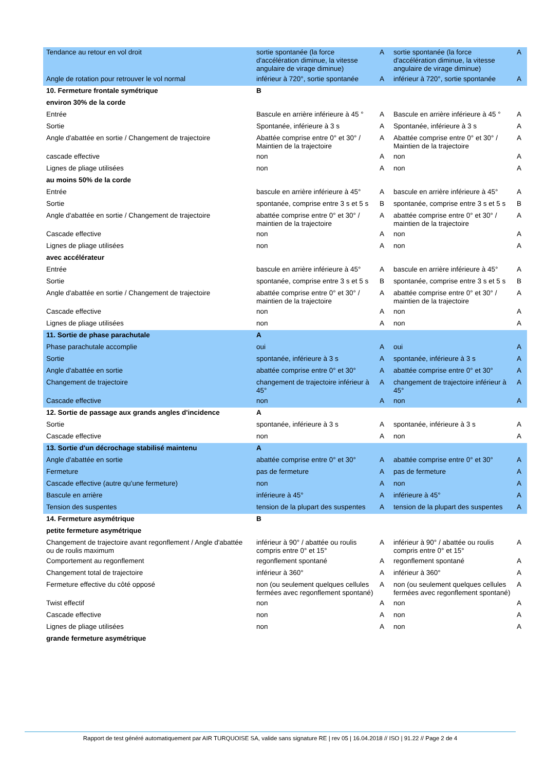| Tendance au retour en vol droit | sortie spontanée (la force d'accélération diminue, la vitesse angulaire de virage diminue) | A | sortie spontanée (la force d'accélération diminue, la vitesse angulaire de virage diminue) | A |
| Angle de rotation pour retrouver le vol normal | inférieur à 720°, sortie spontanée | A | inférieur à 720°, sortie spontanée | A |
| 10. Fermeture frontale symétrique | B | | | |
| environ 30% de la corde | | | | |
| Entrée | Bascule en arrière inférieure à 45 ° | A | Bascule en arrière inférieure à 45 ° | A |
| Sortie | Spontanée, inférieure à 3 s | A | Spontanée, inférieure à 3 s | A |
| Angle d'abattée en sortie / Changement de trajectoire | Abattée comprise entre 0° et 30° / Maintien de la trajectoire | A | Abattée comprise entre 0° et 30° / Maintien de la trajectoire | A |
| cascade effective | non | A | non | A |
| Lignes de pliage utilisées | non | A | non | A |
| au moins 50% de la corde | | | | |
| Entrée | bascule en arrière inférieure à 45° | A | bascule en arrière inférieure à 45° | A |
| Sortie | spontanée, comprise entre 3 s et 5 s | B | spontanée, comprise entre 3 s et 5 s | B |
| Angle d'abattée en sortie / Changement de trajectoire | abattée comprise entre 0° et 30° / maintien de la trajectoire | A | abattée comprise entre 0° et 30° / maintien de la trajectoire | A |
| Cascade effective | non | A | non | A |
| Lignes de pliage utilisées | non | A | non | A |
| avec accélérateur | | | | |
| Entrée | bascule en arrière inférieure à 45° | A | bascule en arrière inférieure à 45° | A |
| Sortie | spontanée, comprise entre 3 s et 5 s | B | spontanée, comprise entre 3 s et 5 s | B |
| Angle d'abattée en sortie / Changement de trajectoire | abattée comprise entre 0° et 30° / maintien de la trajectoire | A | abattée comprise entre 0° et 30° / maintien de la trajectoire | A |
| Cascade effective | non | A | non | A |
| Lignes de pliage utilisées | non | A | non | A |
| 11. Sortie de phase parachutale | A | | | |
| Phase parachutale accomplie | oui | A | oui | A |
| Sortie | spontanée, inférieure à 3 s | A | spontanée, inférieure à 3 s | A |
| Angle d'abattée en sortie | abattée comprise entre 0° et 30° | A | abattée comprise entre 0° et 30° | A |
| Changement de trajectoire | changement de trajectoire inférieur à 45° | A | changement de trajectoire inférieur à 45° | A |
| Cascade effective | non | A | non | A |
| 12. Sortie de passage aux grands angles d'incidence | A | | | |
| Sortie | spontanée, inférieure à 3 s | A | spontanée, inférieure à 3 s | A |
| Cascade effective | non | A | non | A |
| 13. Sortie d'un décrochage stabilisé maintenu | A | | | |
| Angle d'abattée en sortie | abattée comprise entre 0° et 30° | A | abattée comprise entre 0° et 30° | A |
| Fermeture | pas de fermeture | A | pas de fermeture | A |
| Cascade effective (autre qu'une fermeture) | non | A | non | A |
| Bascule en arrière | inférieure à 45° | A | inférieure à 45° | A |
| Tension des suspentes | tension de la plupart des suspentes | A | tension de la plupart des suspentes | A |
| 14. Fermeture asymétrique | B | | | |
| petite fermeture asymétrique | | | | |
| Changement de trajectoire avant regonflement / Angle d'abattée ou de roulis maximum | inférieur à 90° / abattée ou roulis compris entre 0° et 15° | A | inférieur à 90° / abattée ou roulis compris entre 0° et 15° | A |
| Comportement au regonflement | regonflement spontané | A | regonflement spontané | A |
| Changement total de trajectoire | inférieur à 360° | A | inférieur à 360° | A |
| Fermeture effective du côté opposé | non (ou seulement quelques cellules fermées avec regonflement spontané) | A | non (ou seulement quelques cellules fermées avec regonflement spontané) | A |
| Twist effectif | non | A | non | A |
| Cascade effective | non | A | non | A |
| Lignes de pliage utilisées | non | A | non | A |
| grande fermeture asymétrique | | | | |
Rapport de test généré automatiquement par AIR TURQUOISE SA, valide sans signature RE | rev 05 | 16.04.2018 // ISO | 91.22 // Page 2 de 4